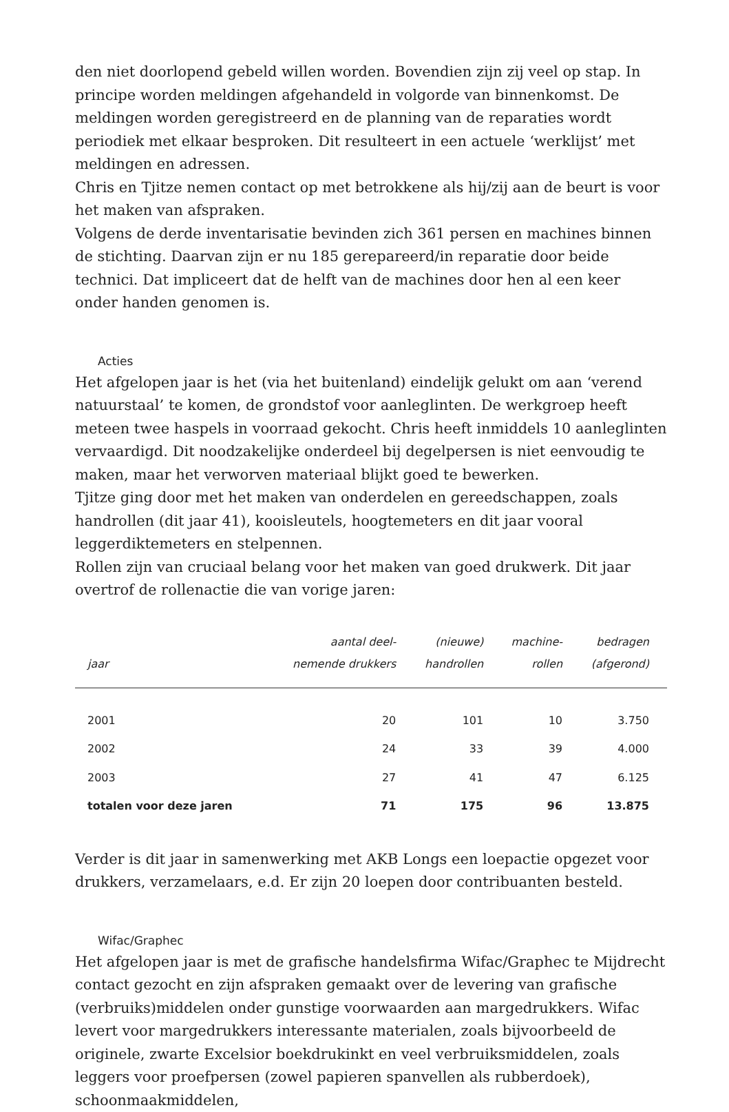den niet doorlopend gebeld willen worden. Bovendien zijn zij veel op stap. In principe worden meldingen afgehandeld in volgorde van binnenkomst. De meldingen worden geregistreerd en de planning van de reparaties wordt periodiek met elkaar besproken. Dit resulteert in een actuele ‘werklijst’ met meldingen en adressen.
Chris en Tjitze nemen contact op met betrokkene als hij/zij aan de beurt is voor het maken van afspraken.
Volgens de derde inventarisatie bevinden zich 361 persen en machines binnen de stichting. Daarvan zijn er nu 185 gerepareerd/in reparatie door beide technici. Dat impliceert dat de helft van de machines door hen al een keer onder handen genomen is.
Acties
Het afgelopen jaar is het (via het buitenland) eindelijk gelukt om aan ‘verend natuurstaal’ te komen, de grondstof voor aanleglinten. De werkgroep heeft meteen twee haspels in voorraad gekocht. Chris heeft inmiddels 10 aanleglinten vervaardigd. Dit noodzakelijke onderdeel bij degelpersen is niet eenvoudig te maken, maar het verworven materiaal blijkt goed te bewerken.
Tjitze ging door met het maken van onderdelen en gereedschappen, zoals handrollen (dit jaar 41), kooisleutels, hoogtemeters en dit jaar vooral leggerdiktemeters en stelpennen.
Rollen zijn van cruciaal belang voor het maken van goed drukwerk. Dit jaar overtrof de rollenactie die van vorige jaren:
| jaar | aantal deel- nemende drukkers | (nieuwe) handrollen | machine- rollen | bedragen (afgerond) |
| --- | --- | --- | --- | --- |
| 2001 | 20 | 101 | 10 | 3.750 |
| 2002 | 24 | 33 | 39 | 4.000 |
| 2003 | 27 | 41 | 47 | 6.125 |
| totalen voor deze jaren | 71 | 175 | 96 | 13.875 |
Verder is dit jaar in samenwerking met AKB Longs een loepactie opgezet voor drukkers, verzamelaars, e.d. Er zijn 20 loepen door contribuanten besteld.
Wifac/Graphec
Het afgelopen jaar is met de grafische handelsfirma Wifac/Graphec te Mijdrecht contact gezocht en zijn afspraken gemaakt over de levering van grafische (verbruiks)middelen onder gunstige voorwaarden aan margedrukkers. Wifac levert voor margedrukkers interessante materialen, zoals bijvoorbeeld de originele, zwarte Excelsior boekdrukinkt en veel verbruiksmiddelen, zoals leggers voor proefpersen (zowel papieren spanvellen als rubberdoek), schoonmaakmiddelen,